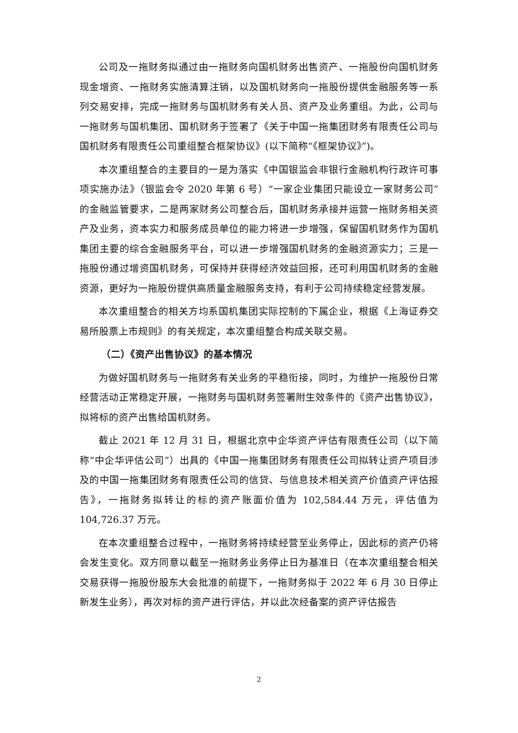公司及一拖财务拟通过由一拖财务向国机财务出售资产、一拖股份向国机财务现金增资、一拖财务实施清算注销，以及国机财务向一拖股份提供金融服务等一系列交易安排，完成一拖财务与国机财务有关人员、资产及业务重组。为此，公司与一拖财务与国机集团、国机财务于签署了《关于中国一拖集团财务有限责任公司与国机财务有限责任公司重组整合框架协议》(以下简称“《框架协议》”)。
本次重组整合的主要目的一是为落实《中国银监会非银行金融机构行政许可事项实施办法》（银监会令 2020 年第 6 号）“一家企业集团只能设立一家财务公司”的金融监管要求，二是两家财务公司整合后，国机财务承接并运营一拖财务相关资产及业务，资本实力和服务成员单位的能力将进一步增强，保留国机财务作为国机集团主要的综合金融服务平台，可以进一步增强国机财务的金融资源实力；三是一拖股份通过增资国机财务，可保持并获得经济效益回报，还可利用国机财务的金融资源，更好为一拖股份提供高质量金融服务支持，有利于公司持续稳定经营发展。
本次重组整合的相关方均系国机集团实际控制的下属企业，根据《上海证券交易所股票上市规则》的有关规定，本次重组整合构成关联交易。
（二）《资产出售协议》的基本情况
为做好国机财务与一拖财务有关业务的平稳衔接，同时，为维护一拖股份日常经营活动正常稳定开展，一拖财务与国机财务签署附生效条件的《资产出售协议》，拟将标的资产出售给国机财务。
截止 2021 年 12 月 31 日，根据北京中企华资产评估有限责任公司（以下简称“中企华评估公司”）出具的《中国一拖集团财务有限责任公司拟转让资产项目涉及的中国一拖集团财务有限责任公司的信贷、与信息技术相关资产价值资产评估报告》，一拖财务拟转让的标的资产账面价值为 102,584.44 万元，评估值为 104,726.37 万元。
在本次重组整合过程中，一拖财务将持续经营至业务停止，因此标的资产仍将会发生变化。双方同意以截至一拖财务业务停止日为基准日（在本次重组整合相关交易获得一拖股份股东大会批准的前提下，一拖财务拟于 2022 年 6 月 30 日停止新发生业务），再次对标的资产进行评估，并以此次经备案的资产评估报告
2